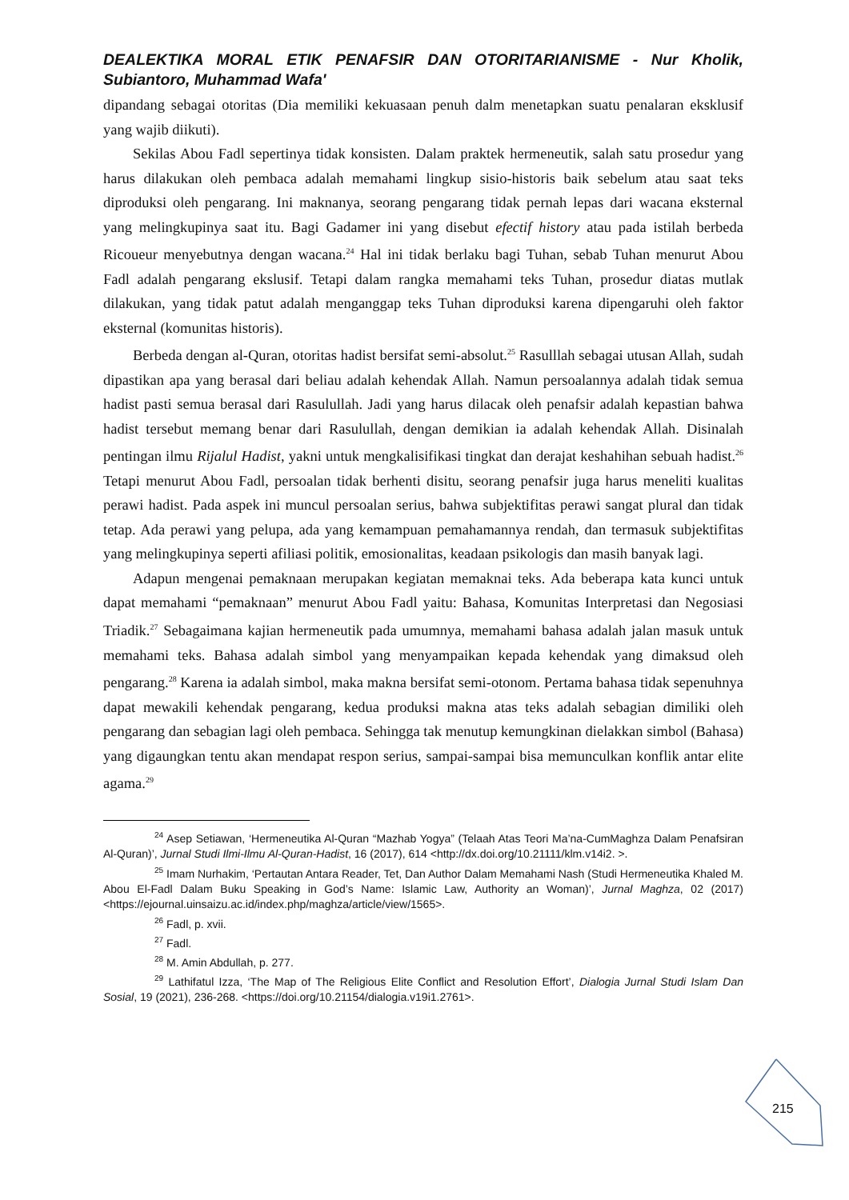DEALEKTIKA MORAL ETIK PENAFSIR DAN OTORITARIANISME - Nur Kholik, Subiantoro, Muhammad Wafa'
dipandang sebagai otoritas (Dia memiliki kekuasaan penuh dalm menetapkan suatu penalaran eksklusif yang wajib diikuti).
Sekilas Abou Fadl sepertinya tidak konsisten. Dalam praktek hermeneutik, salah satu prosedur yang harus dilakukan oleh pembaca adalah memahami lingkup sisio-historis baik sebelum atau saat teks diproduksi oleh pengarang. Ini maknanya, seorang pengarang tidak pernah lepas dari wacana eksternal yang melingkupinya saat itu. Bagi Gadamer ini yang disebut efectif history atau pada istilah berbeda Ricoueur menyebutnya dengan wacana.<sup>24</sup> Hal ini tidak berlaku bagi Tuhan, sebab Tuhan menurut Abou Fadl adalah pengarang ekslusif. Tetapi dalam rangka memahami teks Tuhan, prosedur diatas mutlak dilakukan, yang tidak patut adalah menganggap teks Tuhan diproduksi karena dipengaruhi oleh faktor eksternal (komunitas historis).
Berbeda dengan al-Quran, otoritas hadist bersifat semi-absolut.<sup>25</sup> Rasulllah sebagai utusan Allah, sudah dipastikan apa yang berasal dari beliau adalah kehendak Allah. Namun persoalannya adalah tidak semua hadist pasti semua berasal dari Rasulullah. Jadi yang harus dilacak oleh penafsir adalah kepastian bahwa hadist tersebut memang benar dari Rasulullah, dengan demikian ia adalah kehendak Allah. Disinalah pentingan ilmu Rijalul Hadist, yakni untuk mengkalisifikasi tingkat dan derajat keshahihan sebuah hadist.<sup>26</sup> Tetapi menurut Abou Fadl, persoalan tidak berhenti disitu, seorang penafsir juga harus meneliti kualitas perawi hadist. Pada aspek ini muncul persoalan serius, bahwa subjektifitas perawi sangat plural dan tidak tetap. Ada perawi yang pelupa, ada yang kemampuan pemahamannya rendah, dan termasuk subjektifitas yang melingkupinya seperti afiliasi politik, emosionalitas, keadaan psikologis dan masih banyak lagi.
Adapun mengenai pemaknaan merupakan kegiatan memaknai teks. Ada beberapa kata kunci untuk dapat memahami “pemaknaan” menurut Abou Fadl yaitu: Bahasa, Komunitas Interpretasi dan Negosiasi Triadik.<sup>27</sup> Sebagaimana kajian hermeneutik pada umumnya, memahami bahasa adalah jalan masuk untuk memahami teks. Bahasa adalah simbol yang menyampaikan kepada kehendak yang dimaksud oleh pengarang.<sup>28</sup> Karena ia adalah simbol, maka makna bersifat semi-otonom. Pertama bahasa tidak sepenuhnya dapat mewakili kehendak pengarang, kedua produksi makna atas teks adalah sebagian dimiliki oleh pengarang dan sebagian lagi oleh pembaca. Sehingga tak menutup kemungkinan dielakkan simbol (Bahasa) yang digaungkan tentu akan mendapat respon serius, sampai-sampai bisa memunculkan konflik antar elite agama.<sup>29</sup>
<sup>24</sup> Asep Setiawan, ‘Hermeneutika Al-Quran “Mazhab Yogya” (Telaah Atas Teori Ma’na-CumMaghza Dalam Penafsiran Al-Quran)’, Jurnal Studi Ilmi-Ilmu Al-Quran-Hadist, 16 (2017), 614 <http://dx.doi.org/10.21111/klm.v14i2. >.
<sup>25</sup> Imam Nurhakim, ‘Pertautan Antara Reader, Tet, Dan Author Dalam Memahami Nash (Studi Hermeneutika Khaled M. Abou El-Fadl Dalam Buku Speaking in God’s Name: Islamic Law, Authority an Woman)’, Jurnal Maghza, 02 (2017) <https://ejournal.uinsaizu.ac.id/index.php/maghza/article/view/1565>.
<sup>26</sup> Fadl, p. xvii.
<sup>27</sup> Fadl.
<sup>28</sup> M. Amin Abdullah, p. 277.
<sup>29</sup> Lathifatul Izza, ‘The Map of The Religious Elite Conflict and Resolution Effort’, Dialogia Jurnal Studi Islam Dan Sosial, 19 (2021), 236-268. <https://doi.org/10.21154/dialogia.v19i1.2761>.
215